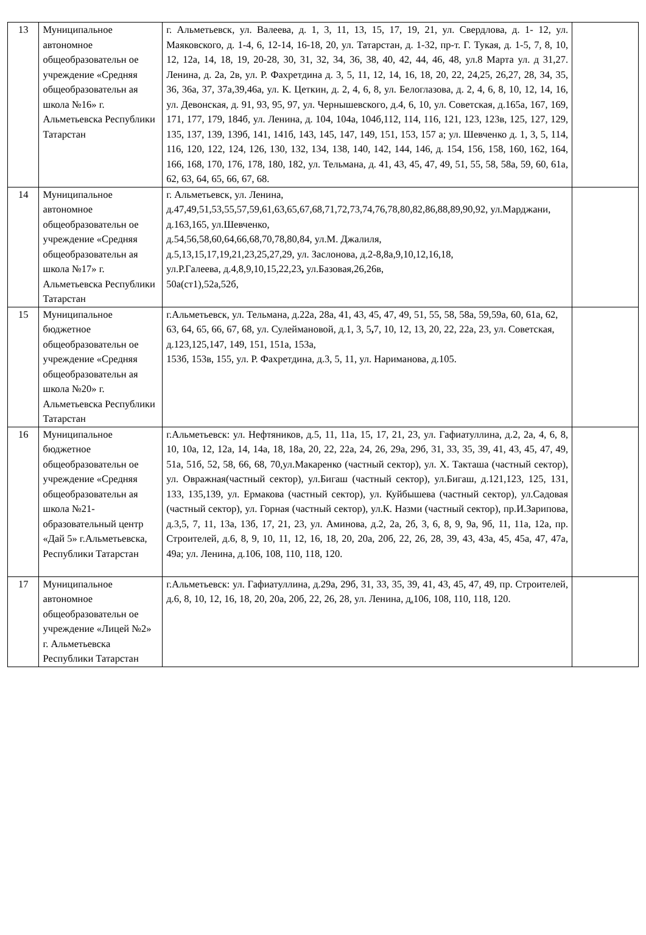| 13 | Муниципальное автономное общеобразовательн ое учреждение «Средняя общеобразовательн ая школа №16» г. Альметьевска Республики Татарстан | г. Альметьевск, ул. Валеева, д. 1, 3, 11, 13, 15, 17, 19, 21, ул. Свердлова, д. 1- 12, ул. Маяковского, д. 1-4, 6, 12-14, 16-18, 20, ул. Татарстан, д. 1-32, пр-т. Г. Тукая, д. 1-5, 7, 8, 10, 12, 12а, 14, 18, 19, 20-28, 30, 31, 32, 34, 36, 38, 40, 42, 44, 46, 48, ул.8 Марта ул. д 31,27. Ленина, д. 2а, 2в, ул. Р. Фахретдина д. 3, 5, 11, 12, 14, 16, 18, 20, 22, 24,25, 26,27, 28, 34, 35, 36, 36а, 37, 37а,39,46а, ул. К. Цеткин, д. 2, 4, 6, 8, ул. Белоглазова, д. 2, 4, 6, 8, 10, 12, 14, 16, ул. Девонская, д. 91, 93, 95, 97, ул. Чернышевского, д.4, 6, 10, ул. Советская, д.165а, 167, 169, 171, 177, 179, 184б, ул. Ленина, д. 104, 104а, 104б,112, 114, 116, 121, 123, 123в, 125, 127, 129, 135, 137, 139, 139б, 141, 141б, 143, 145, 147, 149, 151, 153, 157 а; ул. Шевченко д. 1, 3, 5, 114, 116, 120, 122, 124, 126, 130, 132, 134, 138, 140, 142, 144, 146, д. 154, 156, 158, 160, 162, 164, 166, 168, 170, 176, 178, 180, 182, ул. Тельмана, д. 41, 43, 45, 47, 49, 51, 55, 58, 58а, 59, 60, 61а, 62, 63, 64, 65, 66, 67, 68. | |
| 14 | Муниципальное автономное общеобразовательн ое учреждение «Средняя общеобразовательн ая школа №17» г. Альметьевска Республики Татарстан | г. Альметьевск, ул. Ленина, д.47,49,51,53,55,57,59,61,63,65,67,68,71,72,73,74,76,78,80,82,86,88,89,90,92, ул.Марджани, д.163,165, ул.Шевченко, д.54,56,58,60,64,66,68,70,78,80,84, ул.М. Джалиля, д.5,13,15,17,19,21,23,25,27,29, ул. Заслонова, д.2-8,8а,9,10,12,16,18, ул.Р.Галеева, д.4,8,9,10,15,22,23 , ул.Базовая,26,26в, 50а(ст1),52а,52б, | |
| 15 | Муниципальное бюджетное общеобразовательн ое учреждение «Средняя общеобразовательн ая школа №20» г. Альметьевска Республики Татарстан | г.Альметьевск, ул. Тельмана, д.22а, 28а, 41, 43, 45, 47, 49, 51, 55, 58, 58а, 59,59а, 60, 61а, 62, 63, 64, 65, 66, 67, 68, ул. Сулеймановой, д.1, 3, 5 , 7, 10, 12, 13, 20, 22, 22а, 23, ул. Советская, д.123,125,147, 149, 151, 151а, 153а, 153б, 153в, 155, ул. Р. Фахретдина, д.3, 5, 11, ул. Нариманова, д.105. | |
| 16 | Муниципальное бюджетное общеобразовательн ое учреждение «Средняя общеобразовательн ая школа №21-образовательный центр «Дай 5» г.Альметьевска, Республики Татарстан | г.Альметьевск: ул. Нефтяников, д.5, 11, 11а, 15, 17, 21, 23, ул. Гафиатуллина, д.2, 2а, 4, 6, 8, 10, 10а, 12, 12а, 14, 14а, 18, 18а, 20, 22, 22а, 24, 26, 29а, 29б, 31, 33, 35, 39, 41, 43, 45, 47, 49, 51а, 51б, 52, 58, 66, 68, 70,ул.Макаренко (частный сектор), ул. Х. Такташа (частный сектор), ул. Овражная(частный сектор), ул.Бигаш (частный сектор), ул.Бигаш, д.121,123, 125, 131, 133, 135,139, ул. Ермакова (частный сектор), ул. Куйбышева (частный сектор), ул.Садовая (частный сектор), ул. Горная (частный сектор), ул.К. Назми (частный сектор), пр.И.Зарипова, д.3,5, 7, 11, 13а, 13б, 17, 21, 23, ул. Аминова, д.2, 2а, 2б, 3, 6, 8, 9, 9а, 9б, 11, 11а, 12а, пр. Строителей, д.6, 8, 9, 10, 11, 12, 16, 18, 20, 20а, 20б, 22, 26, 28, 39, 43, 43а, 45, 45а, 47, 47а, 49а; ул. Ленина, д.106, 108, 110, 118, 120. | |
| 17 | Муниципальное автономное общеобразовательн ое учреждение «Лицей №2» г. Альметьевска Республики Татарстан | г.Альметьевск: ул. Гафиатуллина, д.29а, 29б, 31, 33, 35, 39, 41, 43, 45, 47, 49, пр. Строителей, д.6, 8, 10, 12, 16, 18, 20, 20а, 20б, 22, 26, 28, ул. Ленина, д . 106, 108, 110, 118, 120. | |